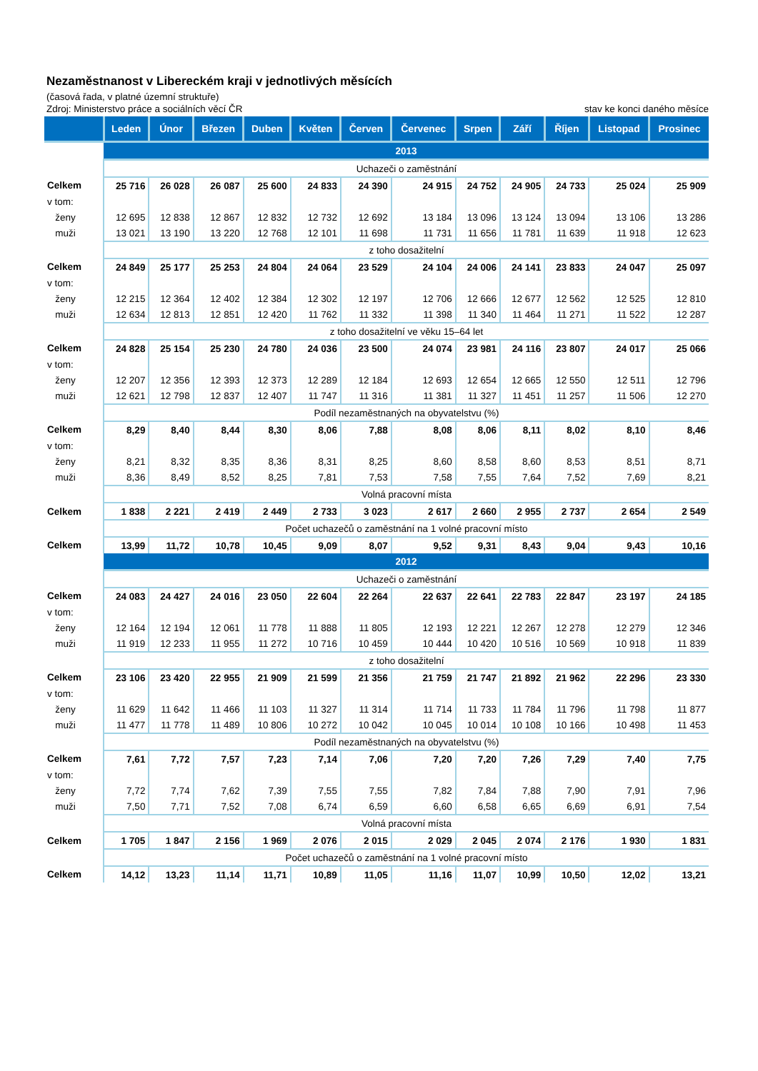Nezaměstnanost v Libereckém kraji v jednotlivých měsících
(časová řada, v platné územní struktuře)
Zdroj: Ministerstvo práce a sociálních věcí ČR stav ke konci daného měsíce
| | Leden | Únor | Březen | Duben | Květen | Červen | Červenec | Srpen | Září | Říjen | Listopad | Prosinec |
| --- | --- | --- | --- | --- | --- | --- | --- | --- | --- | --- | --- | --- |
| | 2013 | | | | | | | | | | | |
| | Uchazeči o zaměstnání | | | | | | | | | | | |
| Celkem | 25 716 | 26 028 | 26 087 | 25 600 | 24 833 | 24 390 | 24 915 | 24 752 | 24 905 | 24 733 | 25 024 | 25 909 |
| v tom: | | | | | | | | | | | | |
| ženy | 12 695 | 12 838 | 12 867 | 12 832 | 12 732 | 12 692 | 13 184 | 13 096 | 13 124 | 13 094 | 13 106 | 13 286 |
| muži | 13 021 | 13 190 | 13 220 | 12 768 | 12 101 | 11 698 | 11 731 | 11 656 | 11 781 | 11 639 | 11 918 | 12 623 |
| | z toho dosažitelní | | | | | | | | | | | |
| Celkem | 24 849 | 25 177 | 25 253 | 24 804 | 24 064 | 23 529 | 24 104 | 24 006 | 24 141 | 23 833 | 24 047 | 25 097 |
| v tom: | | | | | | | | | | | | |
| ženy | 12 215 | 12 364 | 12 402 | 12 384 | 12 302 | 12 197 | 12 706 | 12 666 | 12 677 | 12 562 | 12 525 | 12 810 |
| muži | 12 634 | 12 813 | 12 851 | 12 420 | 11 762 | 11 332 | 11 398 | 11 340 | 11 464 | 11 271 | 11 522 | 12 287 |
| | z toho dosažitelní ve věku 15–64 let | | | | | | | | | | | |
| Celkem | 24 828 | 25 154 | 25 230 | 24 780 | 24 036 | 23 500 | 24 074 | 23 981 | 24 116 | 23 807 | 24 017 | 25 066 |
| v tom: | | | | | | | | | | | | |
| ženy | 12 207 | 12 356 | 12 393 | 12 373 | 12 289 | 12 184 | 12 693 | 12 654 | 12 665 | 12 550 | 12 511 | 12 796 |
| muži | 12 621 | 12 798 | 12 837 | 12 407 | 11 747 | 11 316 | 11 381 | 11 327 | 11 451 | 11 257 | 11 506 | 12 270 |
| | Podíl nezaměstnaných na obyvatelstvu (%) | | | | | | | | | | | |
| Celkem | 8,29 | 8,40 | 8,44 | 8,30 | 8,06 | 7,88 | 8,08 | 8,06 | 8,11 | 8,02 | 8,10 | 8,46 |
| v tom: | | | | | | | | | | | | |
| ženy | 8,21 | 8,32 | 8,35 | 8,36 | 8,31 | 8,25 | 8,60 | 8,58 | 8,60 | 8,53 | 8,51 | 8,71 |
| muži | 8,36 | 8,49 | 8,52 | 8,25 | 7,81 | 7,53 | 7,58 | 7,55 | 7,64 | 7,52 | 7,69 | 8,21 |
| | Volná pracovní místa | | | | | | | | | | | |
| Celkem | 1 838 | 2 221 | 2 419 | 2 449 | 2 733 | 3 023 | 2 617 | 2 660 | 2 955 | 2 737 | 2 654 | 2 549 |
| | Počet uchazečů o zaměstnání na 1 volné pracovní místo | | | | | | | | | | | |
| Celkem | 13,99 | 11,72 | 10,78 | 10,45 | 9,09 | 8,07 | 9,52 | 9,31 | 8,43 | 9,04 | 9,43 | 10,16 |
| | 2012 | | | | | | | | | | | |
| | Uchazeči o zaměstnání | | | | | | | | | | | |
| Celkem | 24 083 | 24 427 | 24 016 | 23 050 | 22 604 | 22 264 | 22 637 | 22 641 | 22 783 | 22 847 | 23 197 | 24 185 |
| v tom: | | | | | | | | | | | | |
| ženy | 12 164 | 12 194 | 12 061 | 11 778 | 11 888 | 11 805 | 12 193 | 12 221 | 12 267 | 12 278 | 12 279 | 12 346 |
| muži | 11 919 | 12 233 | 11 955 | 11 272 | 10 716 | 10 459 | 10 444 | 10 420 | 10 516 | 10 569 | 10 918 | 11 839 |
| | z toho dosažitelní | | | | | | | | | | | |
| Celkem | 23 106 | 23 420 | 22 955 | 21 909 | 21 599 | 21 356 | 21 759 | 21 747 | 21 892 | 21 962 | 22 296 | 23 330 |
| v tom: | | | | | | | | | | | | |
| ženy | 11 629 | 11 642 | 11 466 | 11 103 | 11 327 | 11 314 | 11 714 | 11 733 | 11 784 | 11 796 | 11 798 | 11 877 |
| muži | 11 477 | 11 778 | 11 489 | 10 806 | 10 272 | 10 042 | 10 045 | 10 014 | 10 108 | 10 166 | 10 498 | 11 453 |
| | Podíl nezaměstnaných na obyvatelstvu (%) | | | | | | | | | | | |
| Celkem | 7,61 | 7,72 | 7,57 | 7,23 | 7,14 | 7,06 | 7,20 | 7,20 | 7,26 | 7,29 | 7,40 | 7,75 |
| v tom: | | | | | | | | | | | | |
| ženy | 7,72 | 7,74 | 7,62 | 7,39 | 7,55 | 7,55 | 7,82 | 7,84 | 7,88 | 7,90 | 7,91 | 7,96 |
| muži | 7,50 | 7,71 | 7,52 | 7,08 | 6,74 | 6,59 | 6,60 | 6,58 | 6,65 | 6,69 | 6,91 | 7,54 |
| | Volná pracovní místa | | | | | | | | | | | |
| Celkem | 1 705 | 1 847 | 2 156 | 1 969 | 2 076 | 2 015 | 2 029 | 2 045 | 2 074 | 2 176 | 1 930 | 1 831 |
| | Počet uchazečů o zaměstnání na 1 volné pracovní místo | | | | | | | | | | | |
| Celkem | 14,12 | 13,23 | 11,14 | 11,71 | 10,89 | 11,05 | 11,16 | 11,07 | 10,99 | 10,50 | 12,02 | 13,21 |